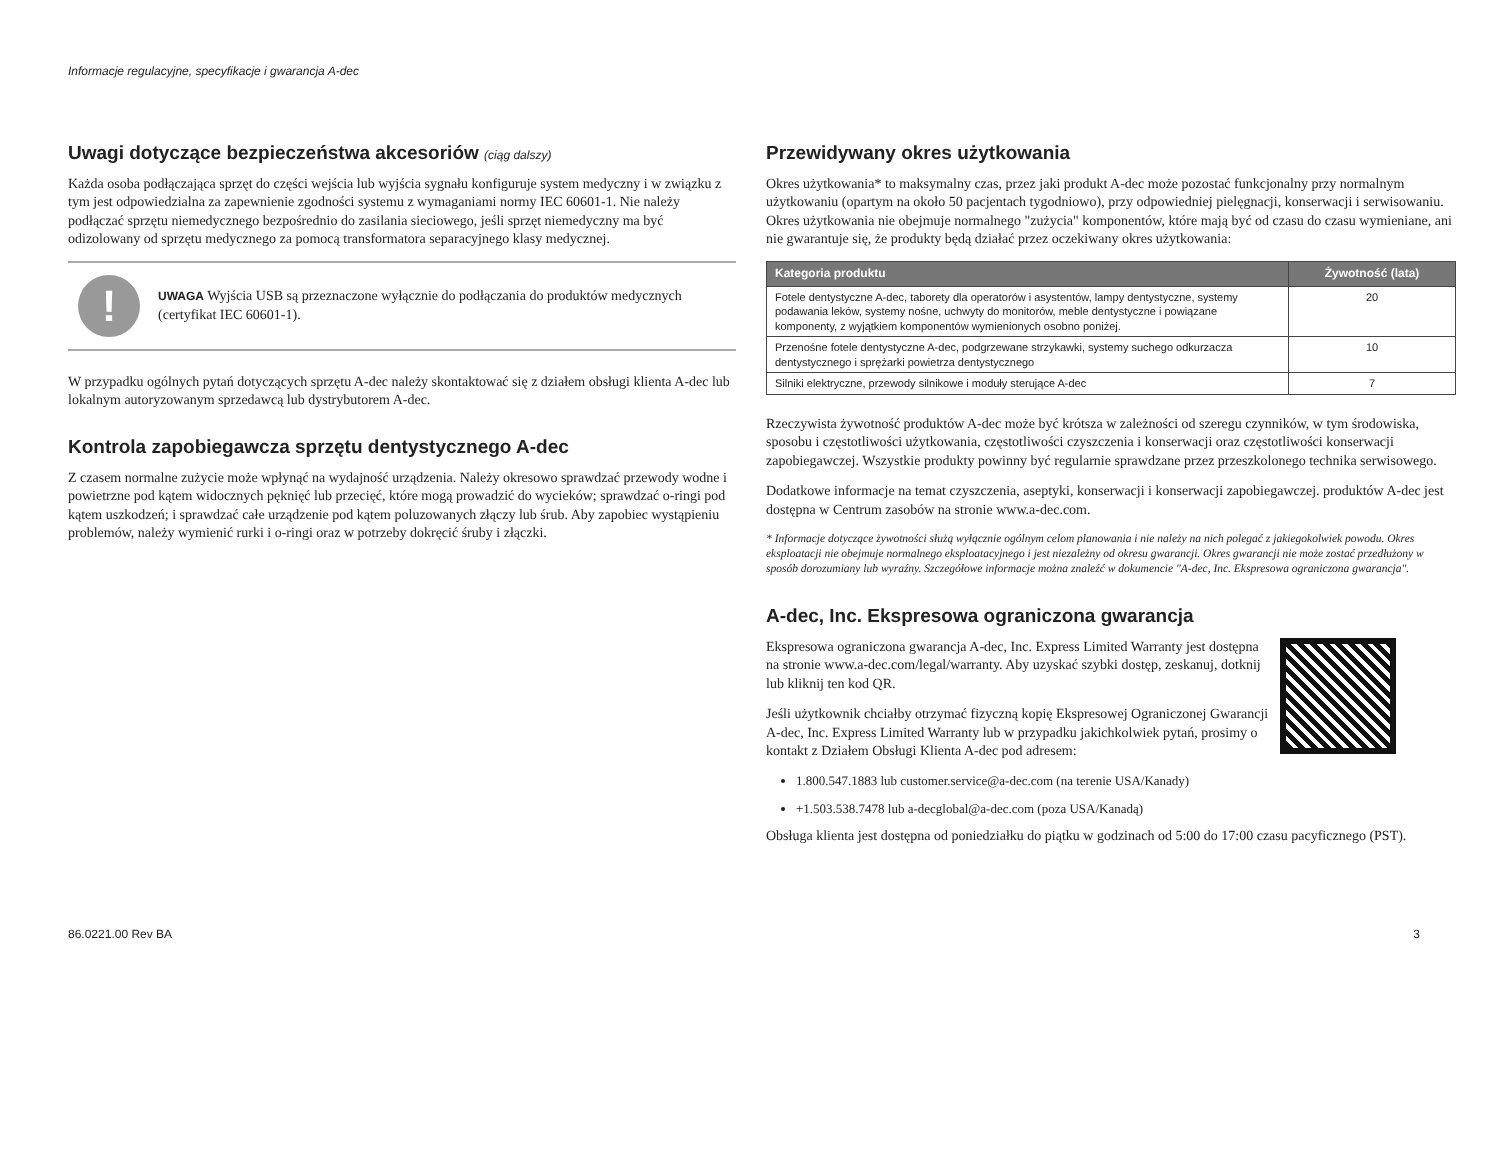Informacje regulacyjne, specyfikacje i gwarancja A-dec
Uwagi dotyczące bezpieczeństwa akcesoriów (ciąg dalszy)
Każda osoba podłączająca sprzęt do części wejścia lub wyjścia sygnału konfiguruje system medyczny i w związku z tym jest odpowiedzialna za zapewnienie zgodności systemu z wymaganiami normy IEC 60601-1. Nie należy podłączać sprzętu niemedycznego bezpośrednio do zasilania sieciowego, jeśli sprzęt niemedyczny ma być odizolowany od sprzętu medycznego za pomocą transformatora separacyjnego klasy medycznej.
!
UWAGA Wyjścia USB są przeznaczone wyłącznie do podłączania do produktów medycznych (certyfikat IEC 60601-1).
W przypadku ogólnych pytań dotyczących sprzętu A-dec należy skontaktować się z działem obsługi klienta A-dec lub lokalnym autoryzowanym sprzedawcą lub dystrybutorem A-dec.
Kontrola zapobiegawcza sprzętu dentystycznego A-dec
Z czasem normalne zużycie może wpłynąć na wydajność urządzenia. Należy okresowo sprawdzać przewody wodne i powietrzne pod kątem widocznych pęknięć lub przecięć, które mogą prowadzić do wycieków; sprawdzać o-ringi pod kątem uszkodzeń; i sprawdzać całe urządzenie pod kątem poluzowanych złączy lub śrub. Aby zapobiec wystąpieniu problemów, należy wymienić rurki i o-ringi oraz w potrzeby dokręcić śruby i złączki.
Przewidywany okres użytkowania
Okres użytkowania* to maksymalny czas, przez jaki produkt A-dec może pozostać funkcjonalny przy normalnym użytkowaniu (opartym na około 50 pacjentach tygodniowo), przy odpowiedniej pielęgnacji, konserwacji i serwisowaniu. Okres użytkowania nie obejmuje normalnego "zużycia" komponentów, które mają być od czasu do czasu wymieniane, ani nie gwarantuje się, że produkty będą działać przez oczekiwany okres użytkowania:
| Kategoria produktu | Żywotność (lata) |
| --- | --- |
| Fotele dentystyczne A-dec, taborety dla operatorów i asystentów, lampy dentystyczne, systemy podawania leków, systemy nośne, uchwyty do monitorów, meble dentystyczne i powiązane komponenty, z wyjątkiem komponentów wymienionych osobno poniżej. | 20 |
| Przenośne fotele dentystyczne A-dec, podgrzewane strzykawki, systemy suchego odkurzacza dentystycznego i sprężarki powietrza dentystycznego | 10 |
| Silniki elektryczne, przewody silnikowe i moduły sterujące A-dec | 7 |
Rzeczywista żywotność produktów A-dec może być krótsza w zależności od szeregu czynników, w tym środowiska, sposobu i częstotliwości użytkowania, częstotliwości czyszczenia i konserwacji oraz częstotliwości konserwacji zapobiegawczej. Wszystkie produkty powinny być regularnie sprawdzane przez przeszkolonego technika serwisowego.
Dodatkowe informacje na temat czyszczenia, aseptyki, konserwacji i konserwacji zapobiegawczej. produktów A-dec jest dostępna w Centrum zasobów na stronie www.a-dec.com.
* Informacje dotyczące żywotności służą wyłącznie ogólnym celom planowania i nie należy na nich polegać z jakiegokolwiek powodu. Okres eksploatacji nie obejmuje normalnego eksploatacyjnego i jest niezależny od okresu gwarancji. Okres gwarancji nie może zostać przedłużony w sposób dorozumiany lub wyraźny. Szczegółowe informacje można znaleźć w dokumencie "A-dec, Inc. Ekspresowa ograniczona gwarancja".
A-dec, Inc. Ekspresowa ograniczona gwarancja
Ekspresowa ograniczona gwarancja A-dec, Inc. Express Limited Warranty jest dostępna na stronie www.a-dec.com/legal/warranty. Aby uzyskać szybki dostęp, zeskanuj, dotknij lub kliknij ten kod QR.
Jeśli użytkownik chciałby otrzymać fizyczną kopię Ekspresowej Ograniczonej Gwarancji A-dec, Inc. Express Limited Warranty lub w przypadku jakichkolwiek pytań, prosimy o kontakt z Działem Obsługi Klienta A-dec pod adresem:
1.800.547.1883 lub customer.service@a-dec.com (na terenie USA/Kanady)
+1.503.538.7478 lub a-decglobal@a-dec.com (poza USA/Kanadą)
Obsługa klienta jest dostępna od poniedziałku do piątku w godzinach od 5:00 do 17:00 czasu pacyficznego (PST).
86.0221.00 Rev BA 3